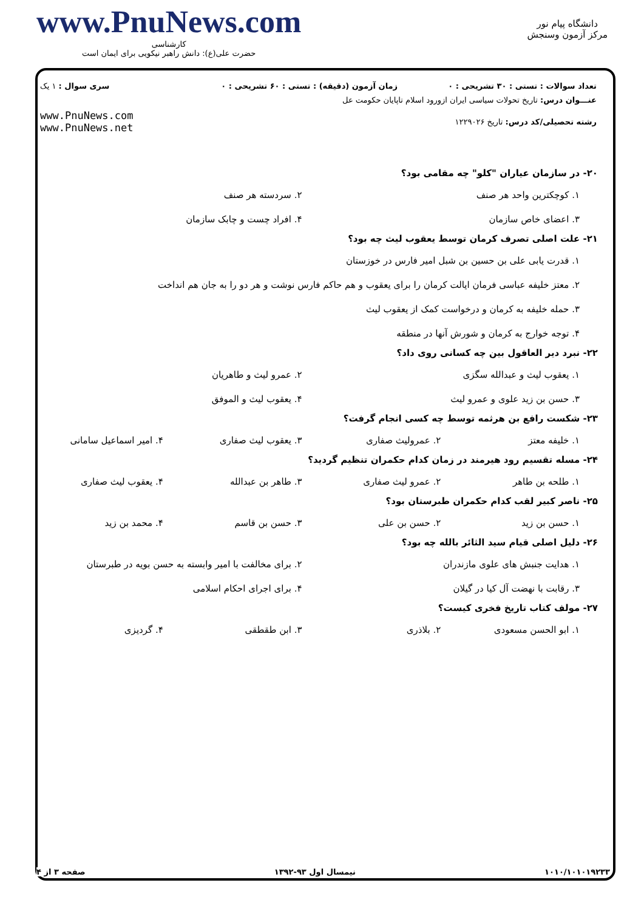www.PnuNews.com
کارشناسی
حضرت علی(ع): دانش راهبر نیکویی برای ایمان است
دانشگاه پیام نور
مرکز آزمون وسنجش
| تعداد سوالات : تستی : ۳۰ تشریحی : ۰ | زمان آزمون (دقیقه) : تستی : ۶۰ تشریحی : ۰ | سری سوال : ۱ یک |
| عنـــوان درس: تاریخ تحولات سیاسی ایران ازورود اسلام تاپایان حکومت عل | | |
| رشته تحصیلی/کد درس: تاریخ ۱۲۲۹۰۲۶ | | www.PnuNews.com www.PnuNews.net |
۲۰- در سازمان عیاران "کلو" چه مقامی بود؟
۱. کوچکترین واحد هر صنف
۲. سردسته هر صنف
۳. اعضای خاص سازمان
۴. افراد چست و چابک سازمان
۲۱- علت اصلی تصرف کرمان توسط یعقوب لیث چه بود؟
۱. قدرت یابی علی بن حسین بن شبل امیر فارس در خوزستان
۲. معتز خلیفه عباسی فرمان ایالت کرمان را برای یعقوب و هم حاکم فارس نوشت و هر دو را به جان هم انداخت
۳. حمله خلیفه به کرمان و درخواست کمک از یعقوب لیث
۴. توجه خوارج به کرمان و شورش آنها در منطقه
۲۲- نبرد دیر العاقول بین چه کسانی روی داد؟
۱. یعقوب لیث و عبدالله سگزی
۲. عمرو لیث و طاهریان
۳. حسن بن زید علوی و عمرو لیث
۴. یعقوب لیث و الموفق
۲۳- شکست رافع بن هرثمه توسط چه کسی انجام گرفت؟
۱. خلیفه معتز
۲. عمرولیث صفاری
۳. یعقوب لیث صفاری
۴. امیر اسماعیل سامانی
۲۴- مسله تقسیم رود هیرمند در زمان کدام حکمران تنظیم گردید؟
۱. طلحه بن طاهر
۲. عمرو لیث صفاری
۳. طاهر بن عبدالله
۴. یعقوب لیث صفاری
۲۵- ناصر کبیر لقب کدام حکمران طبرستان بود؟
۱. حسن بن زید
۲. حسن بن علی
۳. حسن بن قاسم
۴. محمد بن زید
۲۶- دلیل اصلی قیام سید الثائر بالله چه بود؟
۱. هدایت جنبش های علوی مازندران
۲. برای مخالفت با امیر وابسته به حسن بویه در طبرستان
۳. رقابت با نهضت آل کیا در گیلان
۴. برای اجرای احکام اسلامی
۲۷- مولف کتاب تاریخ فخری کیست؟
۱. ابو الحسن مسعودی
۲. بلاذری
۳. ابن طقطقی
۴. گردیزی
۱۰۱۰/۱۰۱۰۱۹۲۳۳ نیمسال اول ۹۳-۱۳۹۲ صفحه ۳ از ۴